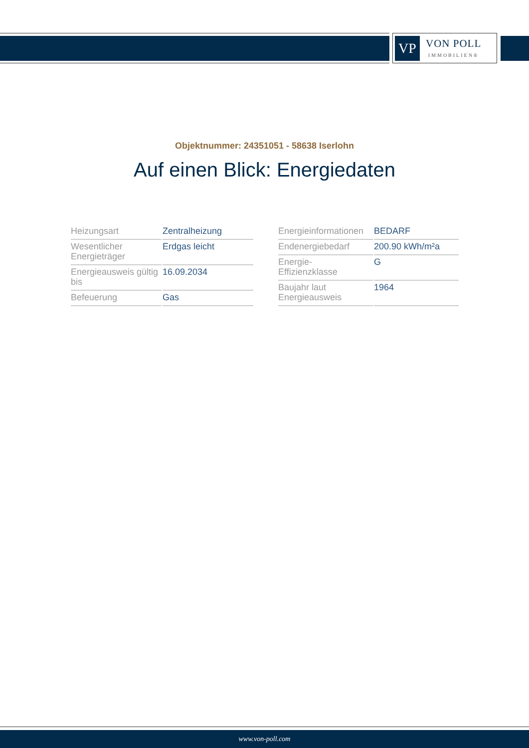VP
VON POLL
IMMOBILIEN®
Objektnummer: 24351051 - 58638 Iserlohn
Auf einen Blick: Energiedaten
| Heizungsart | Zentralheizung |
| Wesentlicher Energieträger | Erdgas leicht |
| Energieausweis gültig bis | 16.09.2034 |
| Befeuerung | Gas |
| Energieinformationen | BEDARF |
| Endenergiebedarf | 200.90 kWh/m²a |
| Energie- Effizienzklasse | G |
| Baujahr laut Energieausweis | 1964 |
www.von-poll.com